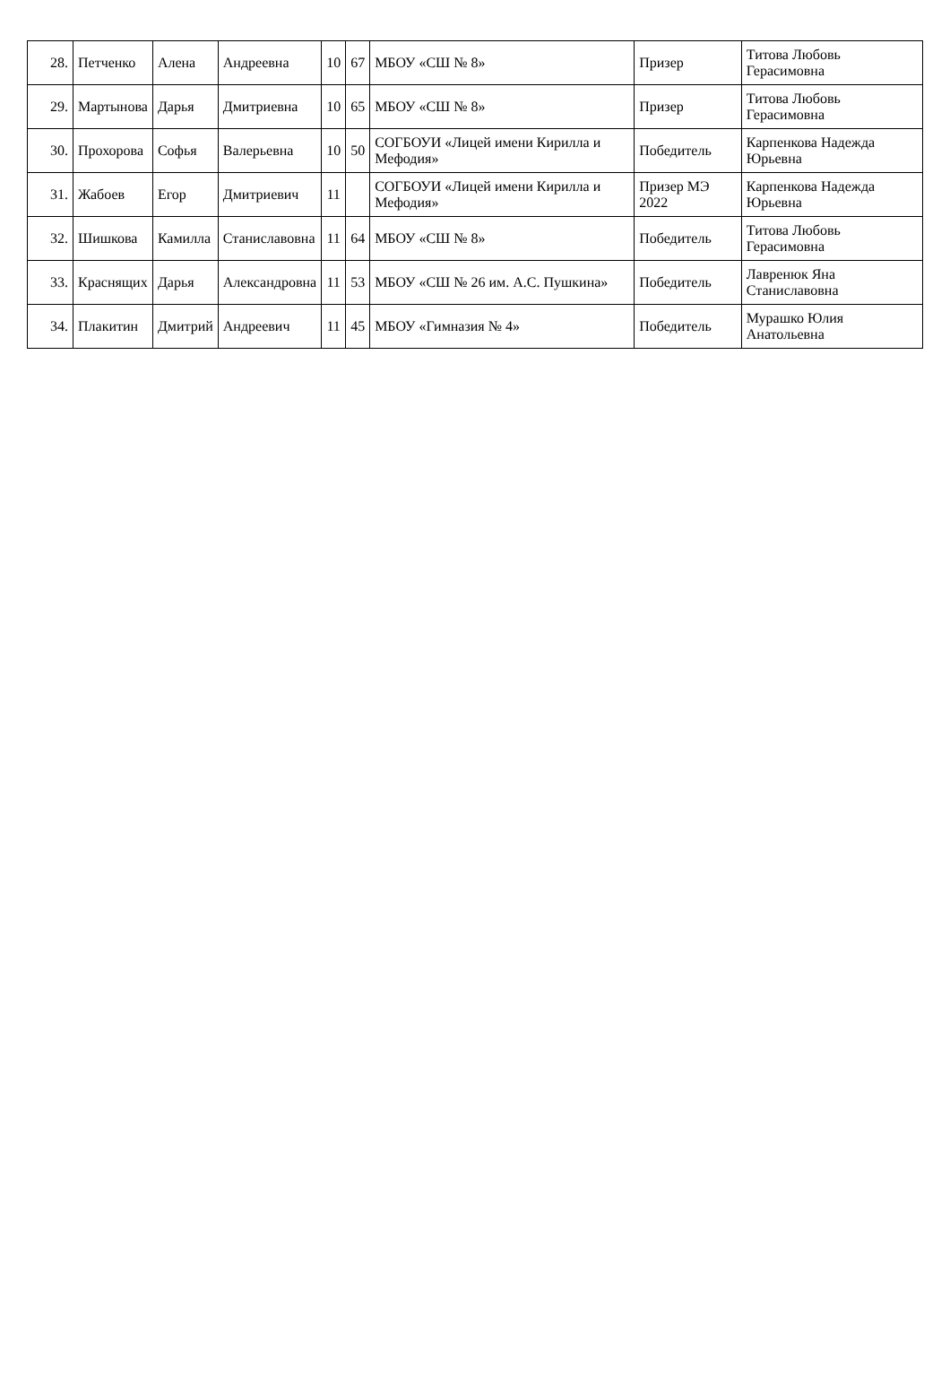| 28. | Петченко | Алена | Андреевна | 10 | 67 | МБОУ «СШ № 8» | Призер | Титова Любовь Герасимовна |
| 29. | Мартынова | Дарья | Дмитриевна | 10 | 65 | МБОУ «СШ № 8» | Призер | Титова Любовь Герасимовна |
| 30. | Прохорова | Софья | Валерьевна | 10 | 50 | СОГБОУИ «Лицей имени Кирилла и Мефодия» | Победитель | Карпенкова Надежда Юрьевна |
| 31. | Жабоев | Егор | Дмитриевич | 11 | | СОГБОУИ «Лицей имени Кирилла и Мефодия» | Призер МЭ 2022 | Карпенкова Надежда Юрьевна |
| 32. | Шишкова | Камилла | Станиславовна | 11 | 64 | МБОУ «СШ № 8» | Победитель | Титова Любовь Герасимовна |
| 33. | Краснящих | Дарья | Александровна | 11 | 53 | МБОУ «СШ № 26 им. А.С. Пушкина» | Победитель | Лавренюк Яна Станиславовна |
| 34. | Плакитин | Дмитрий | Андреевич | 11 | 45 | МБОУ «Гимназия № 4» | Победитель | Мурашко Юлия Анатольевна |